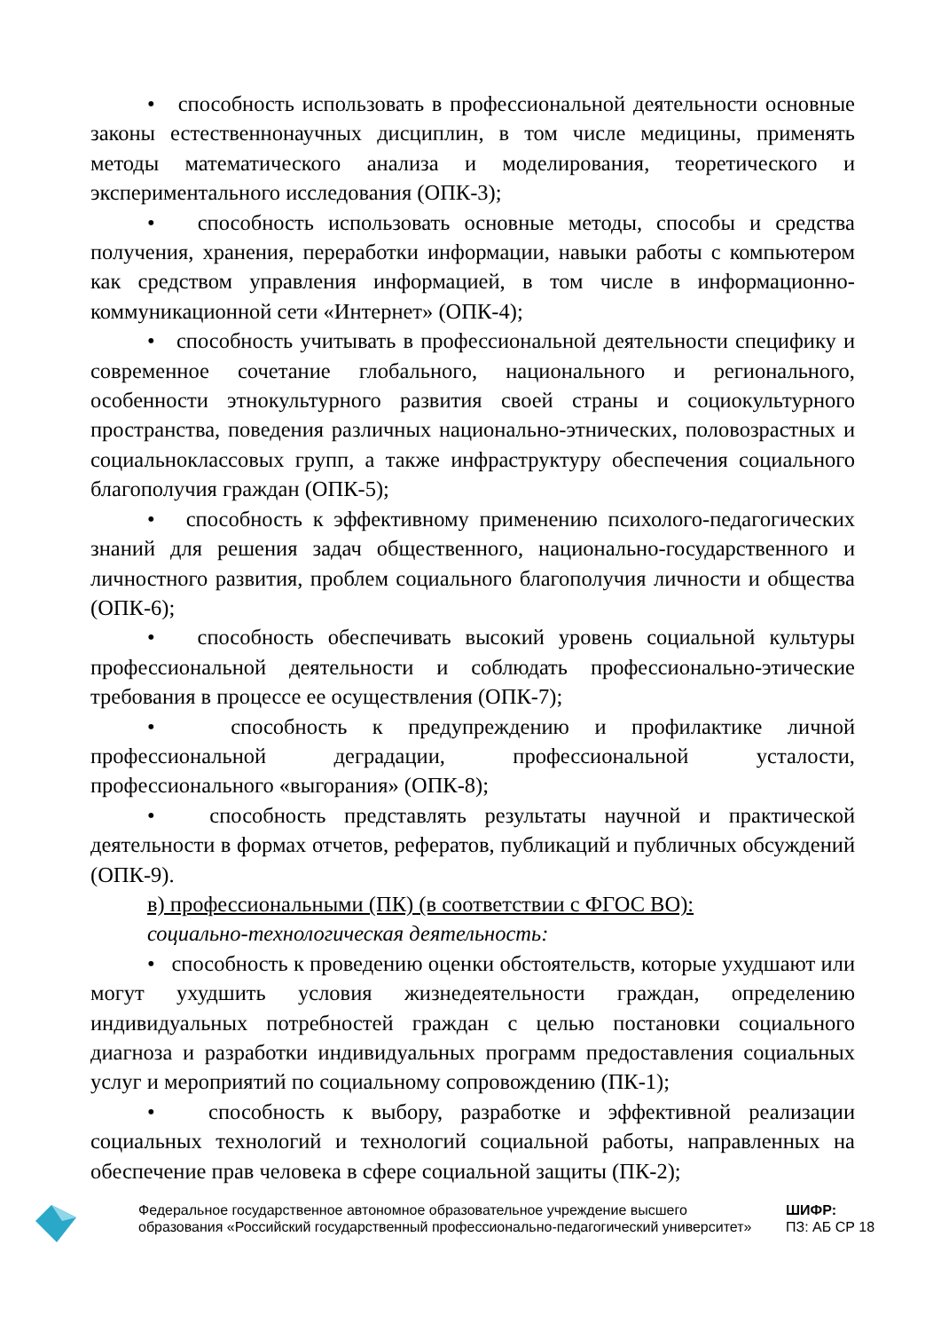• способность использовать в профессиональной деятельности основные законы естественнонаучных дисциплин, в том числе медицины, применять методы математического анализа и моделирования, теоретического и экспериментального исследования (ОПК-3);
• способность использовать основные методы, способы и средства получения, хранения, переработки информации, навыки работы с компьютером как средством управления информацией, в том числе в информационно-коммуникационной сети «Интернет» (ОПК-4);
• способность учитывать в профессиональной деятельности специфику и современное сочетание глобального, национального и регионального, особенности этнокультурного развития своей страны и социокультурного пространства, поведения различных национально-этнических, половозрастных и социальноклассовых групп, а также инфраструктуру обеспечения социального благополучия граждан (ОПК-5);
• способность к эффективному применению психолого-педагогических знаний для решения задач общественного, национально-государственного и личностного развития, проблем социального благополучия личности и общества (ОПК-6);
• способность обеспечивать высокий уровень социальной культуры профессиональной деятельности и соблюдать профессионально-этические требования в процессе ее осуществления (ОПК-7);
• способность к предупреждению и профилактике личной профессиональной деградации, профессиональной усталости, профессионального «выгорания» (ОПК-8);
• способность представлять результаты научной и практической деятельности в формах отчетов, рефератов, публикаций и публичных обсуждений (ОПК-9).
в) профессиональными (ПК) (в соответствии с ФГОС ВО):
социально-технологическая деятельность:
• способность к проведению оценки обстоятельств, которые ухудшают или могут ухудшить условия жизнедеятельности граждан, определению индивидуальных потребностей граждан с целью постановки социального диагноза и разработки индивидуальных программ предоставления социальных услуг и мероприятий по социальному сопровождению (ПК-1);
• способность к выбору, разработке и эффективной реализации социальных технологий и технологий социальной работы, направленных на обеспечение прав человека в сфере социальной защиты (ПК-2);
Федеральное государственное автономное образовательное учреждение высшего образования «Российский государственный профессионально-педагогический университет»
ШИФР:
ПЗ: АБ СР 18